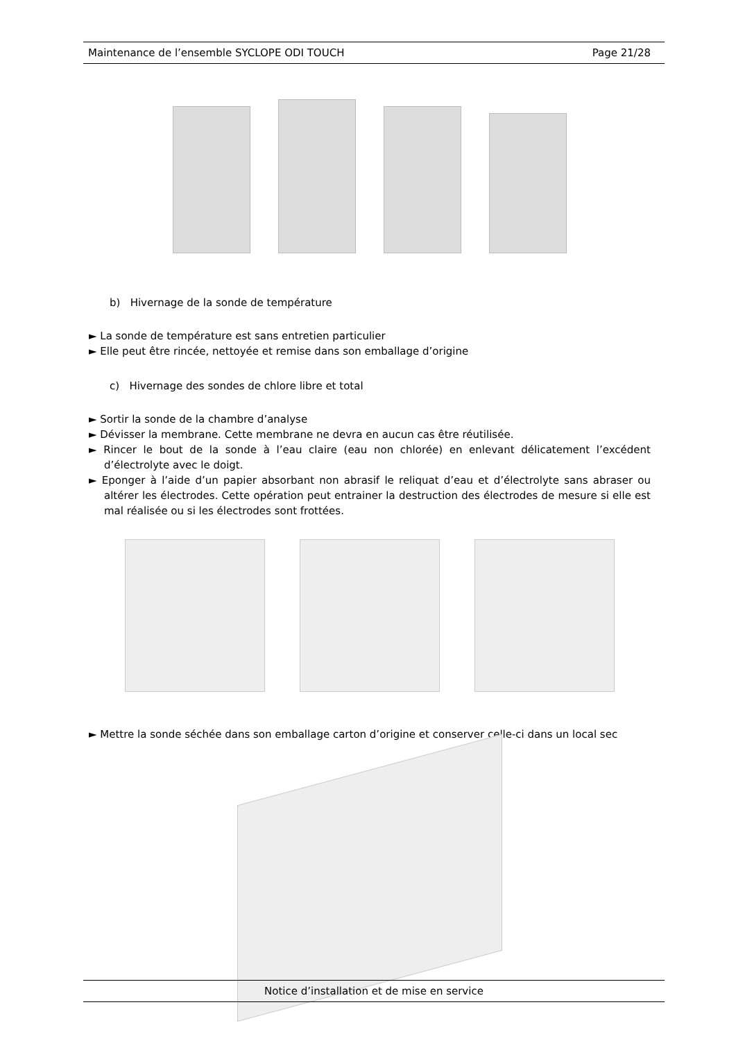Maintenance de l’ensemble SYCLOPE ODI TOUCH Page 21/28
b) Hivernage de la sonde de température
► La sonde de température est sans entretien particulier
► Elle peut être rincée, nettoyée et remise dans son emballage d’origine
c) Hivernage des sondes de chlore libre et total
► Sortir la sonde de la chambre d’analyse
► Dévisser la membrane. Cette membrane ne devra en aucun cas être réutilisée.
► Rincer le bout de la sonde à l’eau claire (eau non chlorée) en enlevant délicatement l’excédent d’électrolyte avec le doigt.
► Eponger à l’aide d’un papier absorbant non abrasif le reliquat d’eau et d’électrolyte sans abraser ou altérer les électrodes. Cette opération peut entrainer la destruction des électrodes de mesure si elle est mal réalisée ou si les électrodes sont frottées.
► Mettre la sonde séchée dans son emballage carton d’origine et conserver celle-ci dans un local sec
Notice d’installation et de mise en service